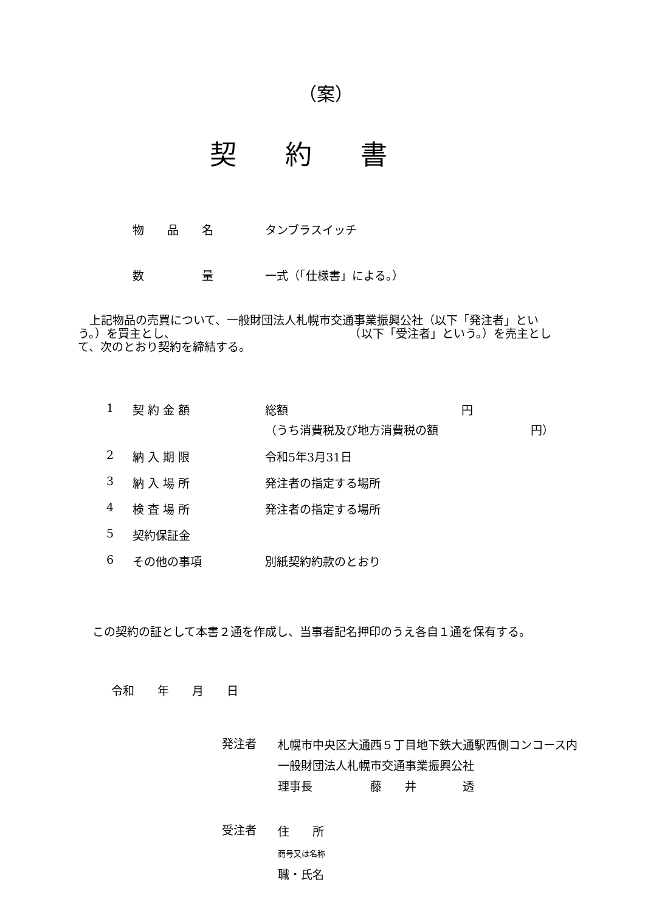（案）
契約書
物　　品　　名 タンブラスイッチ
数　　　　　量 一式（「仕様書」による。）
　上記物品の売買について、一般財団法人札幌市交通事業振興公社（以下「発注者」という。）を買主とし、　　　　　　　　　　　　　　　　（以下「受注者」という。）を売主として、次のとおり契約を締結する。
| 1 | 契 約 金 額 | 総額 円 （うち消費税及び地方消費税の額 円） |
| 2 | 納 入 期 限 | 令和5年3月31日 |
| 3 | 納 入 場 所 | 発注者の指定する場所 |
| 4 | 検 査 場 所 | 発注者の指定する場所 |
| 5 | 契約保証金 | |
| 6 | その他の事項 | 別紙契約約款のとおり |
この契約の証として本書２通を作成し、当事者記名押印のうえ各自１通を保有する。
令和　　年　　月　　日
発注者
札幌市中央区大通西５丁目地下鉄大通駅西側コンコース内
一般財団法人札幌市交通事業振興公社
理事長　　　　　藤　　井　　　　透
受注者
住　　所
商号又は名称
職・氏名